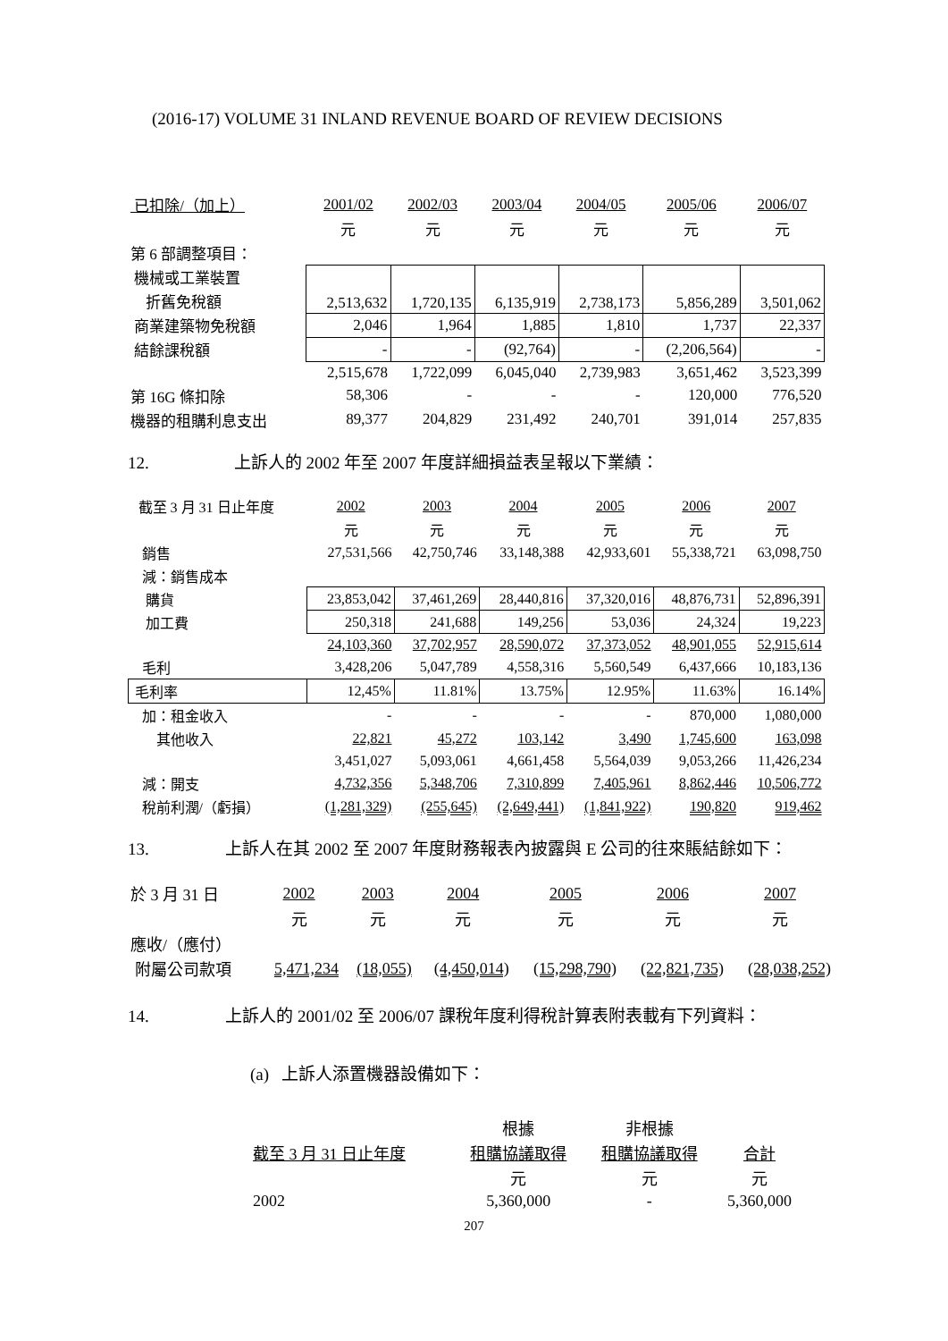(2016-17) VOLUME 31 INLAND REVENUE BOARD OF REVIEW DECISIONS
| 已扣除/（加上） | 2001/02 | 2002/03 | 2003/04 | 2004/05 | 2005/06 | 2006/07 |
| --- | --- | --- | --- | --- | --- | --- |
| | 元 | 元 | 元 | 元 | 元 | 元 |
| 第 6 部調整項目： | | | | | | |
| 機械或工業裝置 | 2,513,632 | 1,720,135 | 6,135,919 | 2,738,173 | 5,856,289 | 3,501,062 |
| 折舊免稅額 | | | | | | |
| 商業建築物免稅額 | 2,046 | 1,964 | 1,885 | 1,810 | 1,737 | 22,337 |
| 結餘課稅額 | - | - | (92,764) | - | (2,206,564) | - |
| | 2,515,678 | 1,722,099 | 6,045,040 | 2,739,983 | 3,651,462 | 3,523,399 |
| 第 16G 條扣除 | 58,306 | - | - | - | 120,000 | 776,520 |
| 機器的租購利息支出 | 89,377 | 204,829 | 231,492 | 240,701 | 391,014 | 257,835 |
12. 上訴人的 2002 年至 2007 年度詳細損益表呈報以下業績：
| 截至 3 月 31 日止年度 | 2002 | 2003 | 2004 | 2005 | 2006 | 2007 |
| --- | --- | --- | --- | --- | --- | --- |
| | 元 | 元 | 元 | 元 | 元 | 元 |
| 銷售 | 27,531,566 | 42,750,746 | 33,148,388 | 42,933,601 | 55,338,721 | 63,098,750 |
| 減：銷售成本 | | | | | | |
| 購貨 | 23,853,042 | 37,461,269 | 28,440,816 | 37,320,016 | 48,876,731 | 52,896,391 |
| 加工費 | 250,318 | 241,688 | 149,256 | 53,036 | 24,324 | 19,223 |
| | 24,103,360 | 37,702,957 | 28,590,072 | 37,373,052 | 48,901,055 | 52,915,614 |
| 毛利 | 3,428,206 | 5,047,789 | 4,558,316 | 5,560,549 | 6,437,666 | 10,183,136 |
| 毛利率 | 12,45% | 11.81% | 13.75% | 12.95% | 11.63% | 16.14% |
| 加：租金收入 | - | - | - | - | 870,000 | 1,080,000 |
| 其他收入 | 22,821 | 45,272 | 103,142 | 3,490 | 1,745,600 | 163,098 |
| | 3,451,027 | 5,093,061 | 4,661,458 | 5,564,039 | 9,053,266 | 11,426,234 |
| 減：開支 | 4,732,356 | 5,348,706 | 7,310,899 | 7,405,961 | 8,862,446 | 10,506,772 |
| 稅前利潤/（虧損） | (1,281,329) | (255,645) | (2,649,441) | (1,841,922) | 190,820 | 919,462 |
13. 上訴人在其 2002 至 2007 年度財務報表內披露與 E 公司的往來賬結餘如下：
| 於 3 月 31 日 | 2002 | 2003 | 2004 | 2005 | 2006 | 2007 |
| --- | --- | --- | --- | --- | --- | --- |
| | 元 | 元 | 元 | 元 | 元 | 元 |
| 應收/（應付） | | | | | | |
| 附屬公司款項 | 5,471,234 | (18,055) | (4,450,014) | (15,298,790) | (22,821,735) | (28,038,252) |
14. 上訴人的 2001/02 至 2006/07 課稅年度利得稅計算表附表載有下列資料：
(a) 上訴人添置機器設備如下：
| | 根據 | 非根據 | |
| 截至 3 月 31 日止年度 | 租購協議取得 | 租購協議取得 | 合計 |
| | 元 | 元 | 元 |
| 2002 | 5,360,000 | - | 5,360,000 |
207